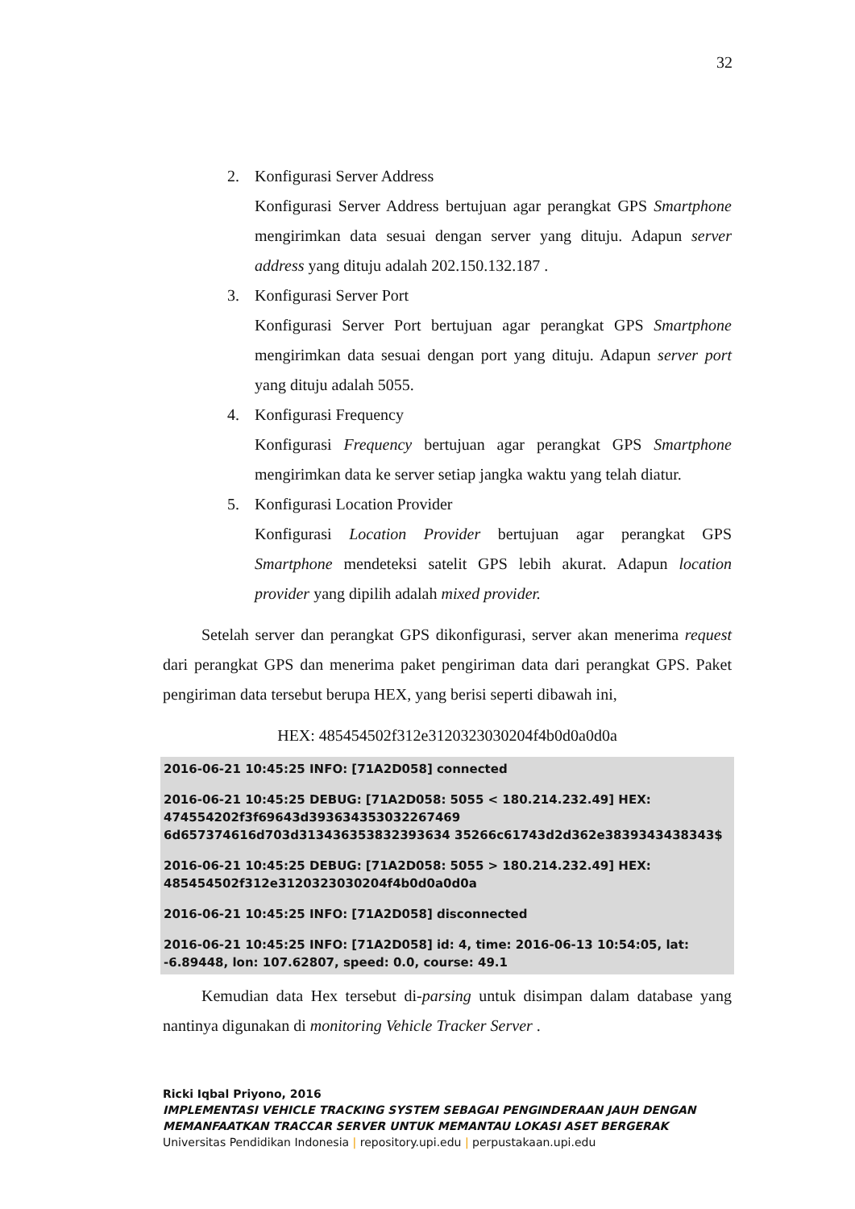32
2. Konfigurasi Server Address
Konfigurasi Server Address bertujuan agar perangkat GPS Smartphone mengirimkan data sesuai dengan server yang dituju. Adapun server address yang dituju adalah 202.150.132.187 .
3. Konfigurasi Server Port
Konfigurasi Server Port bertujuan agar perangkat GPS Smartphone mengirimkan data sesuai dengan port yang dituju. Adapun server port yang dituju adalah 5055.
4. Konfigurasi Frequency
Konfigurasi Frequency bertujuan agar perangkat GPS Smartphone mengirimkan data ke server setiap jangka waktu yang telah diatur.
5. Konfigurasi Location Provider
Konfigurasi Location Provider bertujuan agar perangkat GPS Smartphone mendeteksi satelit GPS lebih akurat. Adapun location provider yang dipilih adalah mixed provider.
Setelah server dan perangkat GPS dikonfigurasi, server akan menerima request dari perangkat GPS dan menerima paket pengiriman data dari perangkat GPS. Paket pengiriman data tersebut berupa HEX, yang berisi seperti dibawah ini,
HEX: 485454502f312e3120323030204f4b0d0a0d0a
2016-06-21 10:45:25 INFO: [71A2D058] connected
2016-06-21 10:45:25 DEBUG: [71A2D058: 5055 < 180.214.232.49] HEX: 474554202f3f69643d393634353032267469 6d657374616d703d313436353832393634 35266c61743d2d362e3839343438343$
2016-06-21 10:45:25 DEBUG: [71A2D058: 5055 > 180.214.232.49] HEX: 485454502f312e3120323030204f4b0d0a0d0a
2016-06-21 10:45:25 INFO: [71A2D058] disconnected
2016-06-21 10:45:25 INFO: [71A2D058] id: 4, time: 2016-06-13 10:54:05, lat: -6.89448, lon: 107.62807, speed: 0.0, course: 49.1
Kemudian data Hex tersebut di-parsing untuk disimpan dalam database yang nantinya digunakan di monitoring Vehicle Tracker Server .
Ricki Iqbal Priyono, 2016
IMPLEMENTASI VEHICLE TRACKING SYSTEM SEBAGAI PENGINDERAAN JAUH DENGAN
MEMANFAATKAN TRACCAR SERVER UNTUK MEMANTAU LOKASI ASET BERGERAK
Universitas Pendidikan Indonesia | repository.upi.edu | perpustakaan.upi.edu